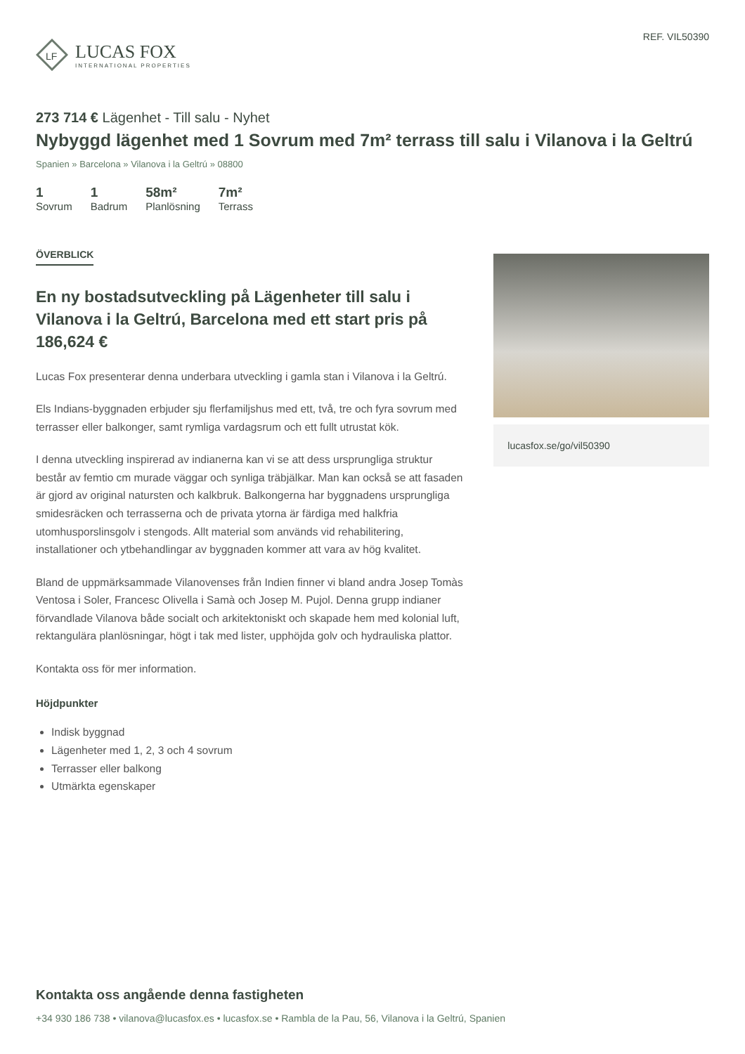LF
LUCAS FOX
INTERNATIONAL PROPERTIES
REF. VIL50390
273 714 € Lägenhet - Till salu - Nyhet
Nybyggd lägenhet med 1 Sovrum med 7m² terrass till salu i Vilanova i la Geltrú
Spanien » Barcelona » Vilanova i la Geltrú » 08800
1
Sovrum
1
Badrum
58m²
Planlösning
7m²
Terrass
ÖVERBLICK
En ny bostadsutveckling på Lägenheter till salu i Vilanova i la Geltrú, Barcelona med ett start pris på 186,624 €
Lucas Fox presenterar denna underbara utveckling i gamla stan i Vilanova i la Geltrú.
Els Indians-byggnaden erbjuder sju flerfamiljshus med ett, två, tre och fyra sovrum med terrasser eller balkonger, samt rymliga vardagsrum och ett fullt utrustat kök.
I denna utveckling inspirerad av indianerna kan vi se att dess ursprungliga struktur består av femtio cm murade väggar och synliga träbjälkar. Man kan också se att fasaden är gjord av original natursten och kalkbruk. Balkongerna har byggnadens ursprungliga smidesräcken och terrasserna och de privata ytorna är färdiga med halkfria utomhusporslinsgolv i stengods. Allt material som används vid rehabilitering, installationer och ytbehandlingar av byggnaden kommer att vara av hög kvalitet.
Bland de uppmärksammade Vilanovenses från Indien finner vi bland andra Josep Tomàs Ventosa i Soler, Francesc Olivella i Samà och Josep M. Pujol. Denna grupp indianer förvandlade Vilanova både socialt och arkitektoniskt och skapade hem med kolonial luft, rektangulära planlösningar, högt i tak med lister, upphöjda golv och hydrauliska plattor.
Kontakta oss för mer information.
Höjdpunkter
Indisk byggnad
Lägenheter med 1, 2, 3 och 4 sovrum
Terrasser eller balkong
Utmärkta egenskaper
lucasfox.se/go/vil50390
Kontakta oss angående denna fastigheten
+34 930 186 738 • vilanova@lucasfox.es • lucasfox.se • Rambla de la Pau, 56, Vilanova i la Geltrú, Spanien